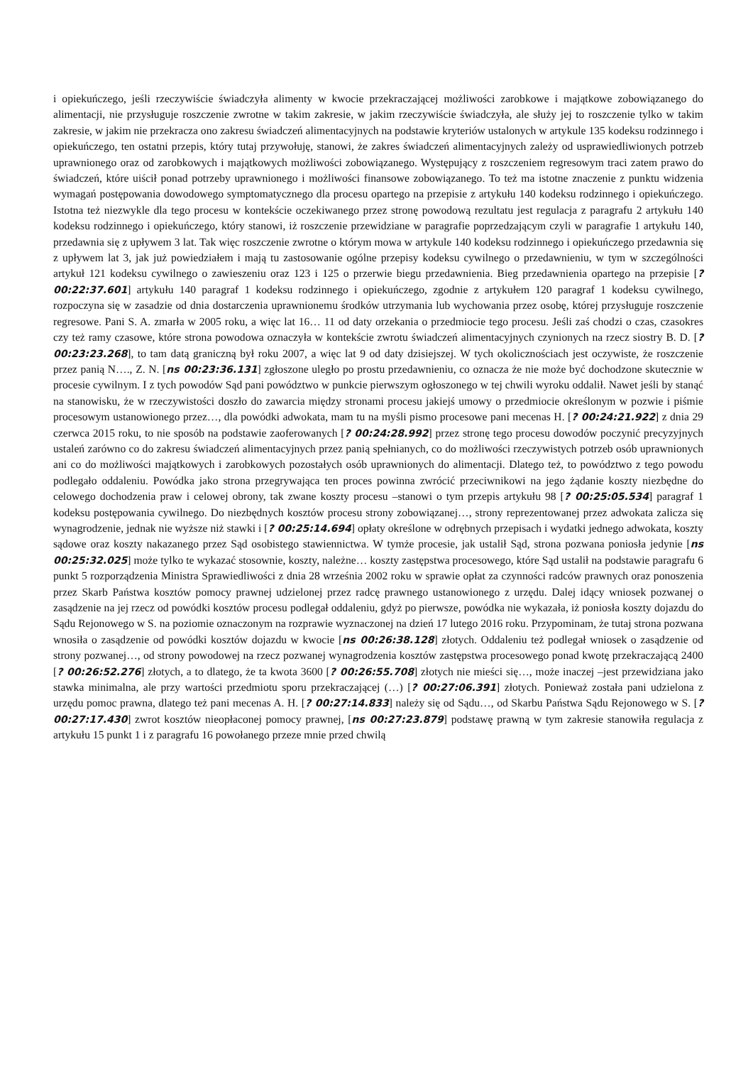i opiekuńczego, jeśli rzeczywiście świadczyła alimenty w kwocie przekraczającej możliwości zarobkowe i majątkowe zobowiązanego do alimentacji, nie przysługuje roszczenie zwrotne w takim zakresie, w jakim rzeczywiście świadczyła, ale służy jej to roszczenie tylko w takim zakresie, w jakim nie przekracza ono zakresu świadczeń alimentacyjnych na podstawie kryteriów ustalonych w artykule 135 kodeksu rodzinnego i opiekuńczego, ten ostatni przepis, który tutaj przywołuję, stanowi, że zakres świadczeń alimentacyjnych zależy od usprawiedliwionych potrzeb uprawnionego oraz od zarobkowych i majątkowych możliwości zobowiązanego. Występujący z roszczeniem regresowym traci zatem prawo do świadczeń, które uiścił ponad potrzeby uprawnionego i możliwości finansowe zobowiązanego. To też ma istotne znaczenie z punktu widzenia wymagań postępowania dowodowego symptomatycznego dla procesu opartego na przepisie z artykułu 140 kodeksu rodzinnego i opiekuńczego. Istotna też niezwykle dla tego procesu w kontekście oczekiwanego przez stronę powodową rezultatu jest regulacja z paragrafu 2 artykułu 140 kodeksu rodzinnego i opiekuńczego, który stanowi, iż roszczenie przewidziane w paragrafie poprzedzającym czyli w paragrafie 1 artykułu 140, przedawnia się z upływem 3 lat. Tak więc roszczenie zwrotne o którym mowa w artykule 140 kodeksu rodzinnego i opiekuńczego przedawnia się z upływem lat 3, jak już powiedziałem i mają tu zastosowanie ogólne przepisy kodeksu cywilnego o przedawnieniu, w tym w szczególności artykuł 121 kodeksu cywilnego o zawieszeniu oraz 123 i 125 o przerwie biegu przedawnienia. Bieg przedawnienia opartego na przepisie [? 00:22:37.601] artykułu 140 paragraf 1 kodeksu rodzinnego i opiekuńczego, zgodnie z artykułem 120 paragraf 1 kodeksu cywilnego, rozpoczyna się w zasadzie od dnia dostarczenia uprawnionemu środków utrzymania lub wychowania przez osobę, której przysługuje roszczenie regresowe. Pani S. A. zmarła w 2005 roku, a więc lat 16… 11 od daty orzekania o przedmiocie tego procesu. Jeśli zaś chodzi o czas, czasokres czy też ramy czasowe, które strona powodowa oznaczyła w kontekście zwrotu świadczeń alimentacyjnych czynionych na rzecz siostry B. D. [? 00:23:23.268], to tam datą graniczną był roku 2007, a więc lat 9 od daty dzisiejszej. W tych okolicznościach jest oczywiste, że roszczenie przez panią N…., Z. N. [ns 00:23:36.131] zgłoszone uległo po prostu przedawnieniu, co oznacza że nie może być dochodzone skutecznie w procesie cywilnym. I z tych powodów Sąd pani powództwo w punkcie pierwszym ogłoszonego w tej chwili wyroku oddalił. Nawet jeśli by stanąć na stanowisku, że w rzeczywistości doszło do zawarcia między stronami procesu jakiejś umowy o przedmiocie określonym w pozwie i piśmie procesowym ustanowionego przez…, dla powódki adwokata, mam tu na myśli pismo procesowe pani mecenas H. [? 00:24:21.922] z dnia 29 czerwca 2015 roku, to nie sposób na podstawie zaoferowanych [? 00:24:28.992] przez stronę tego procesu dowodów poczynić precyzyjnych ustaleń zarówno co do zakresu świadczeń alimentacyjnych przez panią spełnianych, co do możliwości rzeczywistych potrzeb osób uprawnionych ani co do możliwości majątkowych i zarobkowych pozostałych osób uprawnionych do alimentacji. Dlatego też, to powództwo z tego powodu podlegało oddaleniu. Powódka jako strona przegrywająca ten proces powinna zwrócić przeciwnikowi na jego żądanie koszty niezbędne do celowego dochodzenia praw i celowej obrony, tak zwane koszty procesu –stanowi o tym przepis artykułu 98 [? 00:25:05.534] paragraf 1 kodeksu postępowania cywilnego. Do niezbędnych kosztów procesu strony zobowiązanej…, strony reprezentowanej przez adwokata zalicza się wynagrodzenie, jednak nie wyższe niż stawki i [? 00:25:14.694] opłaty określone w odrębnych przepisach i wydatki jednego adwokata, koszty sądowe oraz koszty nakazanego przez Sąd osobistego stawiennictwa. W tymże procesie, jak ustalił Sąd, strona pozwana poniosła jedynie [ns 00:25:32.025] może tylko te wykazać stosownie, koszty, należne… koszty zastępstwa procesowego, które Sąd ustalił na podstawie paragrafu 6 punkt 5 rozporządzenia Ministra Sprawiedliwości z dnia 28 września 2002 roku w sprawie opłat za czynności radców prawnych oraz ponoszenia przez Skarb Państwa kosztów pomocy prawnej udzielonej przez radcę prawnego ustanowionego z urzędu. Dalej idący wniosek pozwanej o zasądzenie na jej rzecz od powódki kosztów procesu podlegał oddaleniu, gdyż po pierwsze, powódka nie wykazała, iż poniosła koszty dojazdu do Sądu Rejonowego w S. na poziomie oznaczonym na rozprawie wyznaczonej na dzień 17 lutego 2016 roku. Przypominam, że tutaj strona pozwana wnosiła o zasądzenie od powódki kosztów dojazdu w kwocie [ns 00:26:38.128] złotych. Oddaleniu też podlegał wniosek o zasądzenie od strony pozwanej…, od strony powodowej na rzecz pozwanej wynagrodzenia kosztów zastępstwa procesowego ponad kwotę przekraczającą 2400 [? 00:26:52.276] złotych, a to dlatego, że ta kwota 3600 [? 00:26:55.708] złotych nie mieści się…, może inaczej –jest przewidziana jako stawka minimalna, ale przy wartości przedmiotu sporu przekraczającej (…) [? 00:27:06.391] złotych. Ponieważ została pani udzielona z urzędu pomoc prawna, dlatego też pani mecenas A. H. [? 00:27:14.833] należy się od Sądu…, od Skarbu Państwa Sądu Rejonowego w S. [? 00:27:17.430] zwrot kosztów nieopłaconej pomocy prawnej, [ns 00:27:23.879] podstawę prawną w tym zakresie stanowiła regulacja z artykułu 15 punkt 1 i z paragrafu 16 powołanego przeze mnie przed chwilą